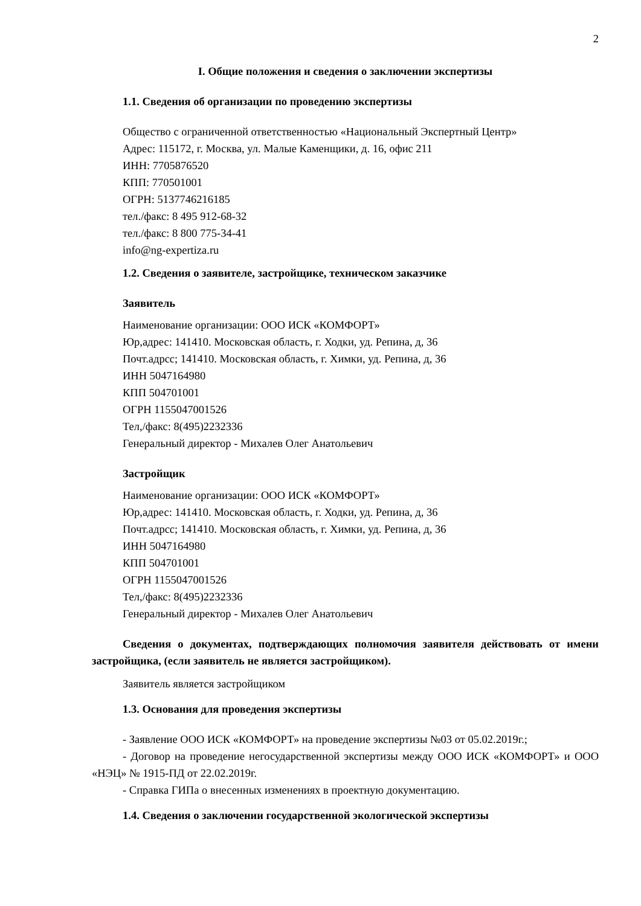2
I. Общие положения и сведения о заключении экспертизы
1.1. Сведения об организации по проведению экспертизы
Общество с ограниченной ответственностью «Национальный Экспертный Центр»
Адрес: 115172, г. Москва, ул. Малые Каменщики, д. 16, офис 211
ИНН: 7705876520
КПП: 770501001
ОГРН: 5137746216185
тел./факс: 8 495 912-68-32
тел./факс: 8 800 775-34-41
info@ng-expertiza.ru
1.2. Сведения о заявителе, застройщике, техническом заказчике
Заявитель
Наименование организации: ООО ИСК «КОМФОРТ»
Юр,адрес: 141410. Московская область, г. Ходки, уд. Репина, д, 36
Почт.адрсс; 141410. Московская область, г. Химки, уд. Репина, д, 36
ИНН 5047164980
КПП 504701001
ОГРН 1155047001526
Тел,/факс: 8(495)2232336
Генеральный директор - Михалев Олег Анатольевич
Застройщик
Наименование организации: ООО ИСК «КОМФОРТ»
Юр,адрес: 141410. Московская область, г. Ходки, уд. Репина, д, 36
Почт.адрсс; 141410. Московская область, г. Химки, уд. Репина, д, 36
ИНН 5047164980
КПП 504701001
ОГРН 1155047001526
Тел,/факс: 8(495)2232336
Генеральный директор - Михалев Олег Анатольевич
Сведения о документах, подтверждающих полномочия заявителя действовать от имени застройщика, (если заявитель не является застройщиком).
Заявитель является застройщиком
1.3. Основания для проведения экспертизы
- Заявление ООО ИСК «КОМФОРТ» на проведение экспертизы №03 от 05.02.2019г.;
- Договор на проведение негосударственной экспертизы между ООО ИСК «КОМФОРТ» и ООО «НЭЦ» № 1915-ПД от 22.02.2019г.
- Справка ГИПа о внесенных изменениях в проектную документацию.
1.4. Сведения о заключении государственной экологической экспертизы